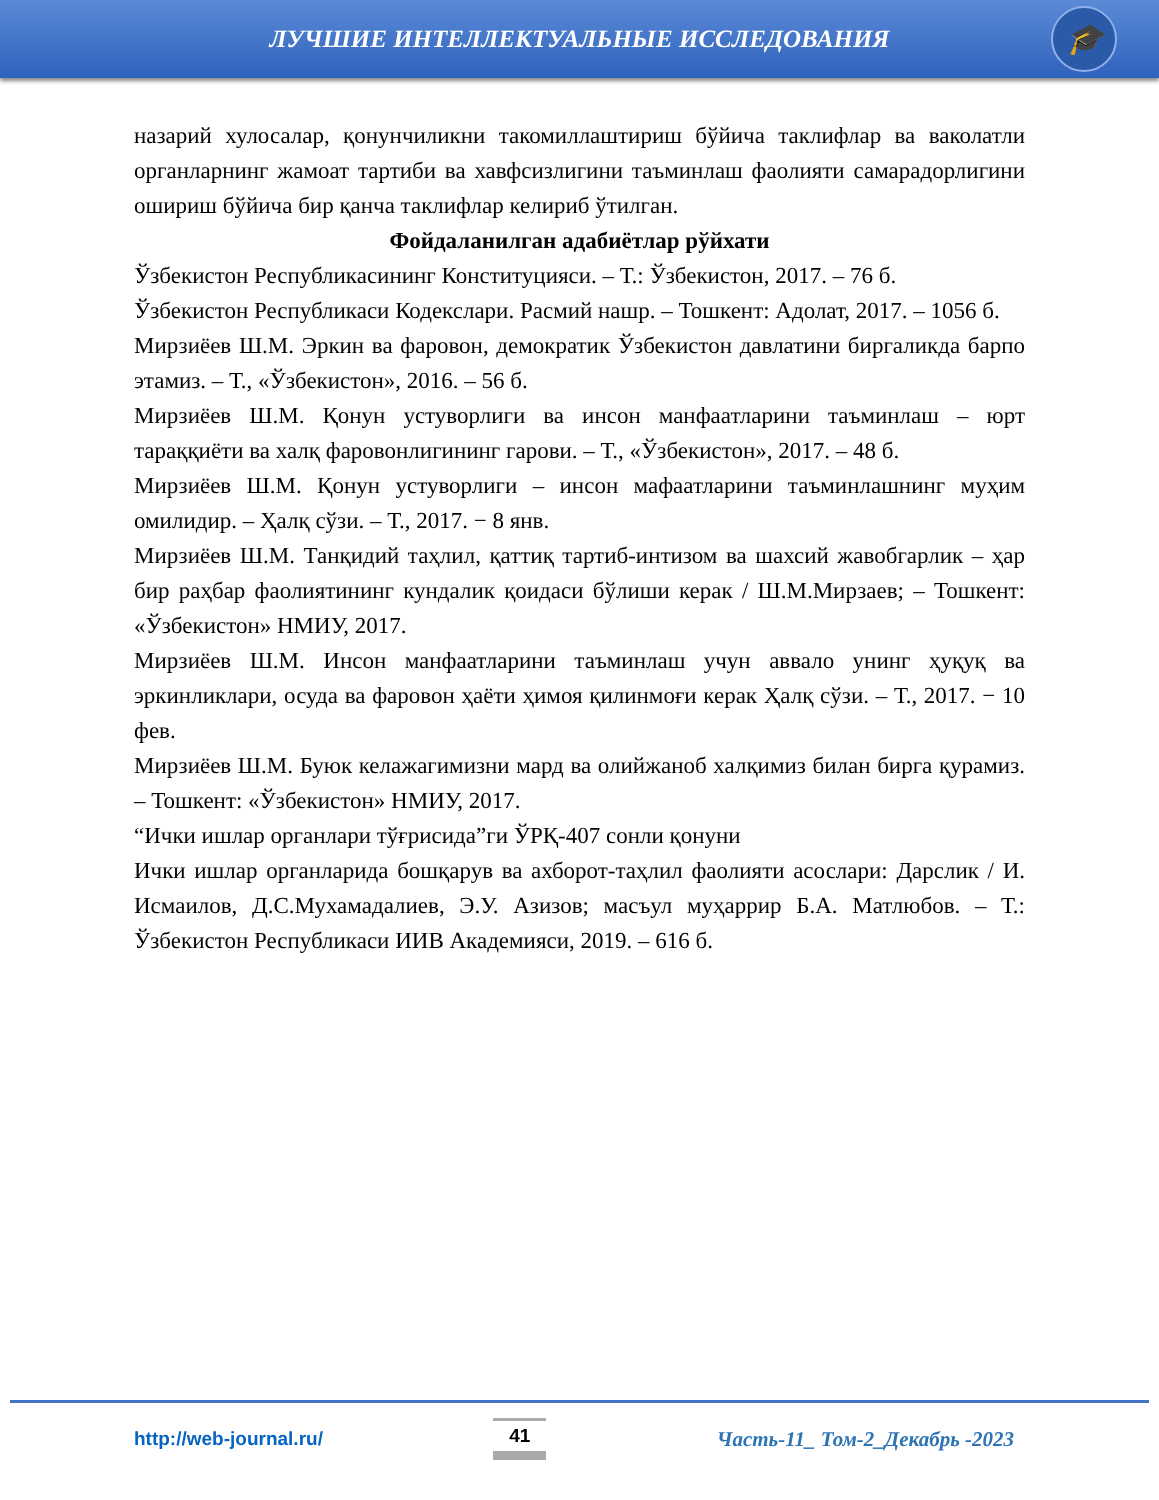ЛУЧШИЕ ИНТЕЛЛЕКТУАЛЬНЫЕ ИССЛЕДОВАНИЯ
🎓
назарий хулосалар, қонунчиликни такомиллаштириш бўйича таклифлар ва ваколатли органларнинг жамоат тартиби ва хавфсизлигини таъминлаш фаолияти самарадорлигини ошириш бўйича бир қанча таклифлар келириб ўтилган.
Фойдаланилган адабиётлар рўйхати
Ўзбекистон Республикасининг Конституцияси. – Т.: Ўзбекистон, 2017. – 76 б.
Ўзбекистон Республикаси Кодекслари. Расмий нашр. – Тошкент: Адолат, 2017. – 1056 б.
Мирзиёев Ш.М. Эркин ва фаровон, демократик Ўзбекистон давлатини биргаликда барпо этамиз. – Т., «Ўзбекистон», 2016. – 56 б.
Мирзиёев Ш.М. Қонун устуворлиги ва инсон манфаатларини таъминлаш – юрт тараққиёти ва халқ фаровонлигининг гарови. – Т., «Ўзбекистон», 2017. – 48 б.
Мирзиёев Ш.М. Қонун устуворлиги – инсон мафаатларини таъминлашнинг муҳим омилидир. – Ҳалқ сўзи. – Т., 2017. − 8 янв.
Мирзиёев Ш.М. Танқидий таҳлил, қаттиқ тартиб-интизом ва шахсий жавобгарлик – ҳар бир раҳбар фаолиятининг кундалик қоидаси бўлиши керак / Ш.М.Мирзаев; – Тошкент: «Ўзбекистон» НМИУ, 2017.
Мирзиёев Ш.М. Инсон манфаатларини таъминлаш учун аввало унинг ҳуқуқ ва эркинликлари, осуда ва фаровон ҳаёти ҳимоя қилинмоғи керак Ҳалқ сўзи. – Т., 2017. − 10 фев.
Мирзиёев Ш.М. Буюк келажагимизни мард ва олийжаноб халқимиз билан бирга қурамиз. – Тошкент: «Ўзбекистон» НМИУ, 2017.
“Ички ишлар органлари тўғрисида”ги ЎРҚ-407 сонли қонуни
Ички ишлар органларида бошқарув ва ахборот-таҳлил фаолияти асослари: Дарслик / И. Исмаилов, Д.С.Мухамадалиев, Э.У. Азизов; масъул муҳаррир Б.А. Матлюбов. – Т.: Ўзбекистон Республикаси ИИВ Академияси, 2019. – 616 б.
http://web-journal.ru/ 41 Часть-11_ Том-2_Декабрь -2023